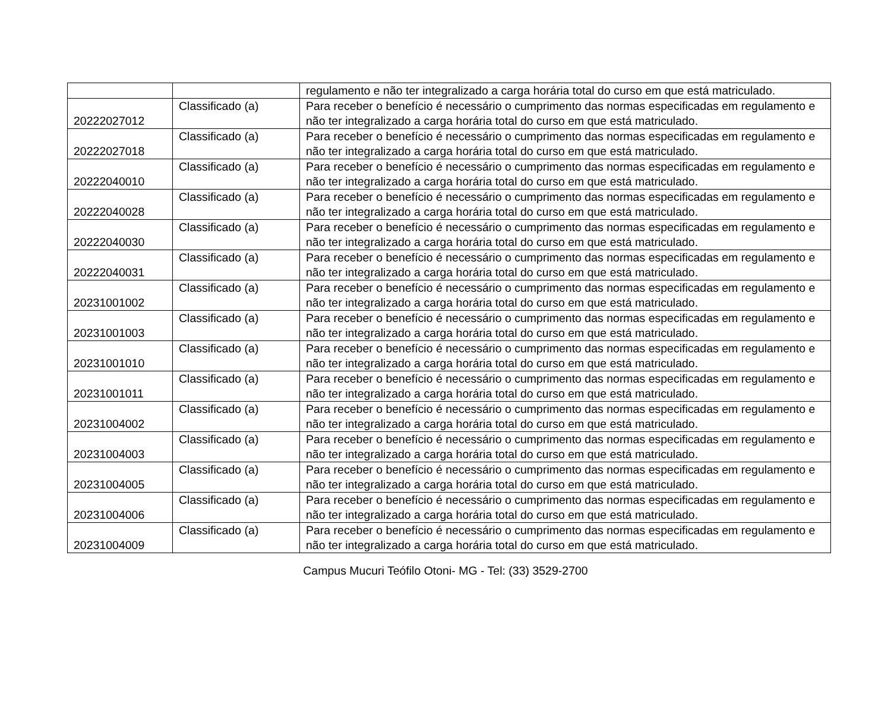| | | regulamento e não ter integralizado a carga horária total do curso em que está matriculado. |
| 20222027012 | Classificado (a) | Para receber o benefício é necessário o cumprimento das normas especificadas em regulamento e não ter integralizado a carga horária total do curso em que está matriculado. |
| 20222027018 | Classificado (a) | Para receber o benefício é necessário o cumprimento das normas especificadas em regulamento e não ter integralizado a carga horária total do curso em que está matriculado. |
| 20222040010 | Classificado (a) | Para receber o benefício é necessário o cumprimento das normas especificadas em regulamento e não ter integralizado a carga horária total do curso em que está matriculado. |
| 20222040028 | Classificado (a) | Para receber o benefício é necessário o cumprimento das normas especificadas em regulamento e não ter integralizado a carga horária total do curso em que está matriculado. |
| 20222040030 | Classificado (a) | Para receber o benefício é necessário o cumprimento das normas especificadas em regulamento e não ter integralizado a carga horária total do curso em que está matriculado. |
| 20222040031 | Classificado (a) | Para receber o benefício é necessário o cumprimento das normas especificadas em regulamento e não ter integralizado a carga horária total do curso em que está matriculado. |
| 20231001002 | Classificado (a) | Para receber o benefício é necessário o cumprimento das normas especificadas em regulamento e não ter integralizado a carga horária total do curso em que está matriculado. |
| 20231001003 | Classificado (a) | Para receber o benefício é necessário o cumprimento das normas especificadas em regulamento e não ter integralizado a carga horária total do curso em que está matriculado. |
| 20231001010 | Classificado (a) | Para receber o benefício é necessário o cumprimento das normas especificadas em regulamento e não ter integralizado a carga horária total do curso em que está matriculado. |
| 20231001011 | Classificado (a) | Para receber o benefício é necessário o cumprimento das normas especificadas em regulamento e não ter integralizado a carga horária total do curso em que está matriculado. |
| 20231004002 | Classificado (a) | Para receber o benefício é necessário o cumprimento das normas especificadas em regulamento e não ter integralizado a carga horária total do curso em que está matriculado. |
| 20231004003 | Classificado (a) | Para receber o benefício é necessário o cumprimento das normas especificadas em regulamento e não ter integralizado a carga horária total do curso em que está matriculado. |
| 20231004005 | Classificado (a) | Para receber o benefício é necessário o cumprimento das normas especificadas em regulamento e não ter integralizado a carga horária total do curso em que está matriculado. |
| 20231004006 | Classificado (a) | Para receber o benefício é necessário o cumprimento das normas especificadas em regulamento e não ter integralizado a carga horária total do curso em que está matriculado. |
| 20231004009 | Classificado (a) | Para receber o benefício é necessário o cumprimento das normas especificadas em regulamento e não ter integralizado a carga horária total do curso em que está matriculado. |
Campus Mucuri Teófilo Otoni- MG - Tel: (33) 3529-2700